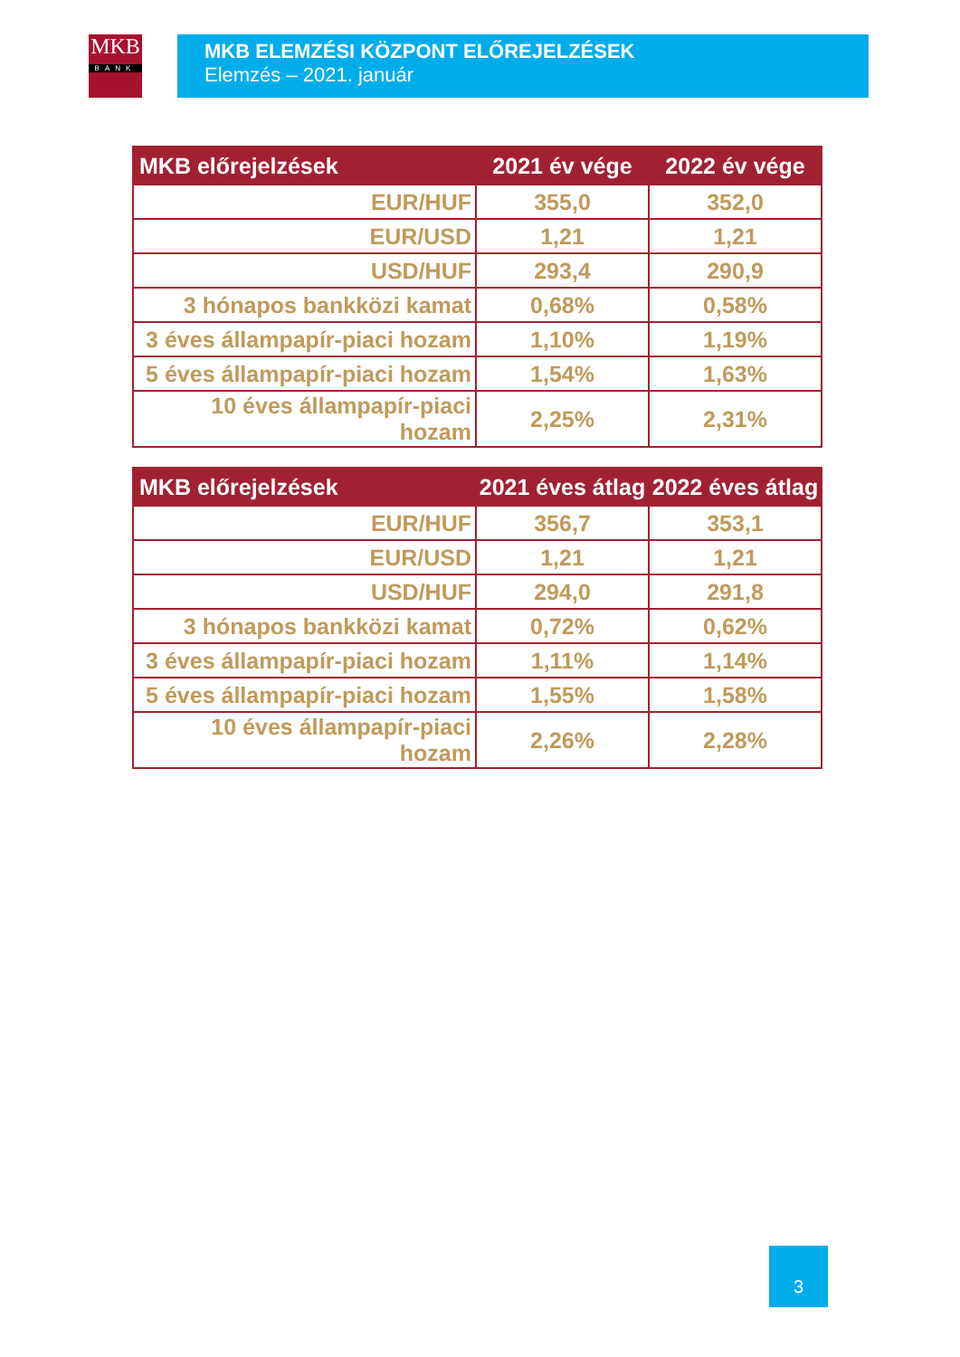MKB
BANK
MKB ELEMZÉSI KÖZPONT ELŐREJELZÉSEK
Elemzés – 2021. január
| MKB előrejelzések | 2021 év vége | 2022 év vége |
| --- | --- | --- |
| EUR/HUF | 355,0 | 352,0 |
| EUR/USD | 1,21 | 1,21 |
| USD/HUF | 293,4 | 290,9 |
| 3 hónapos bankközi kamat | 0,68% | 0,58% |
| 3 éves állampapír-piaci hozam | 1,10% | 1,19% |
| 5 éves állampapír-piaci hozam | 1,54% | 1,63% |
| 10 éves állampapír-piaci hozam | 2,25% | 2,31% |
| MKB előrejelzések | 2021 éves átlag | 2022 éves átlag |
| --- | --- | --- |
| EUR/HUF | 356,7 | 353,1 |
| EUR/USD | 1,21 | 1,21 |
| USD/HUF | 294,0 | 291,8 |
| 3 hónapos bankközi kamat | 0,72% | 0,62% |
| 3 éves állampapír-piaci hozam | 1,11% | 1,14% |
| 5 éves állampapír-piaci hozam | 1,55% | 1,58% |
| 10 éves állampapír-piaci hozam | 2,26% | 2,28% |
3